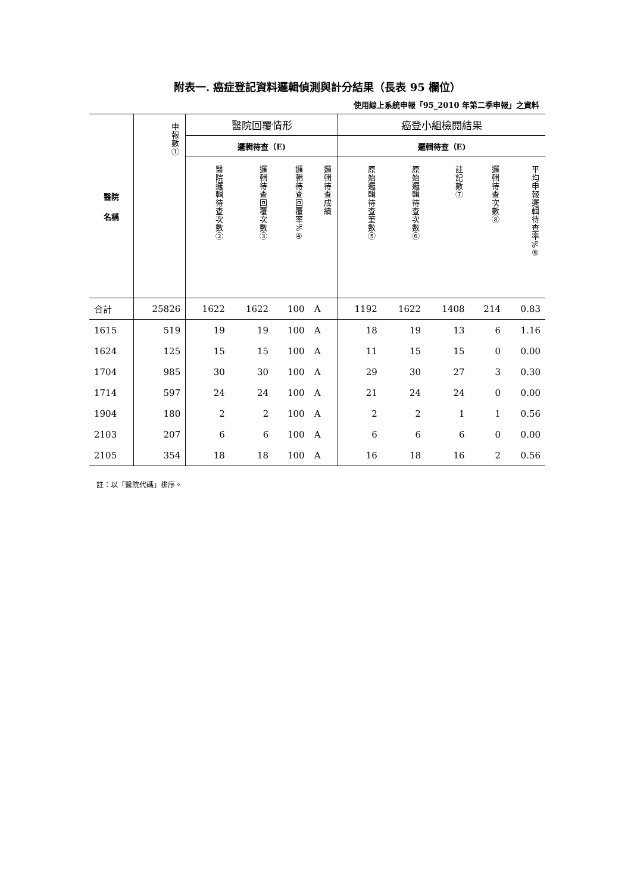附表一. 癌症登記資料邏輯偵測與計分結果（長表 95 欄位）
使用線上系統申報「95_2010 年第二季申報」之資料
| 醫院 名稱 | 申報數① | 醫院回覆情形 | | | | 癌登小組檢閱結果 | | | | |
| --- | --- | --- | --- | --- | --- | --- | --- | --- | --- | --- |
| | | 邏輯待查（E) | | | | 邏輯待查（E) | | | | |
| | | 醫院邏輯待查次數② | 邏輯待查回覆次數③ | 邏輯待查回覆率%④ | 邏輯待查成績 | 原始邏輯待查筆數⑤ | 原始邏輯待查次數⑥ | 註記數⑦ | 邏輯待查次數⑧ | 平均申報邏輯待查率%⑨ |
| 合計 | 25826 | 1622 | 1622 | 100 | A | 1192 | 1622 | 1408 | 214 | 0.83 |
| 1615 | 519 | 19 | 19 | 100 | A | 18 | 19 | 13 | 6 | 1.16 |
| 1624 | 125 | 15 | 15 | 100 | A | 11 | 15 | 15 | 0 | 0.00 |
| 1704 | 985 | 30 | 30 | 100 | A | 29 | 30 | 27 | 3 | 0.30 |
| 1714 | 597 | 24 | 24 | 100 | A | 21 | 24 | 24 | 0 | 0.00 |
| 1904 | 180 | 2 | 2 | 100 | A | 2 | 2 | 1 | 1 | 0.56 |
| 2103 | 207 | 6 | 6 | 100 | A | 6 | 6 | 6 | 0 | 0.00 |
| 2105 | 354 | 18 | 18 | 100 | A | 16 | 18 | 16 | 2 | 0.56 |
註：以「醫院代碼」排序。